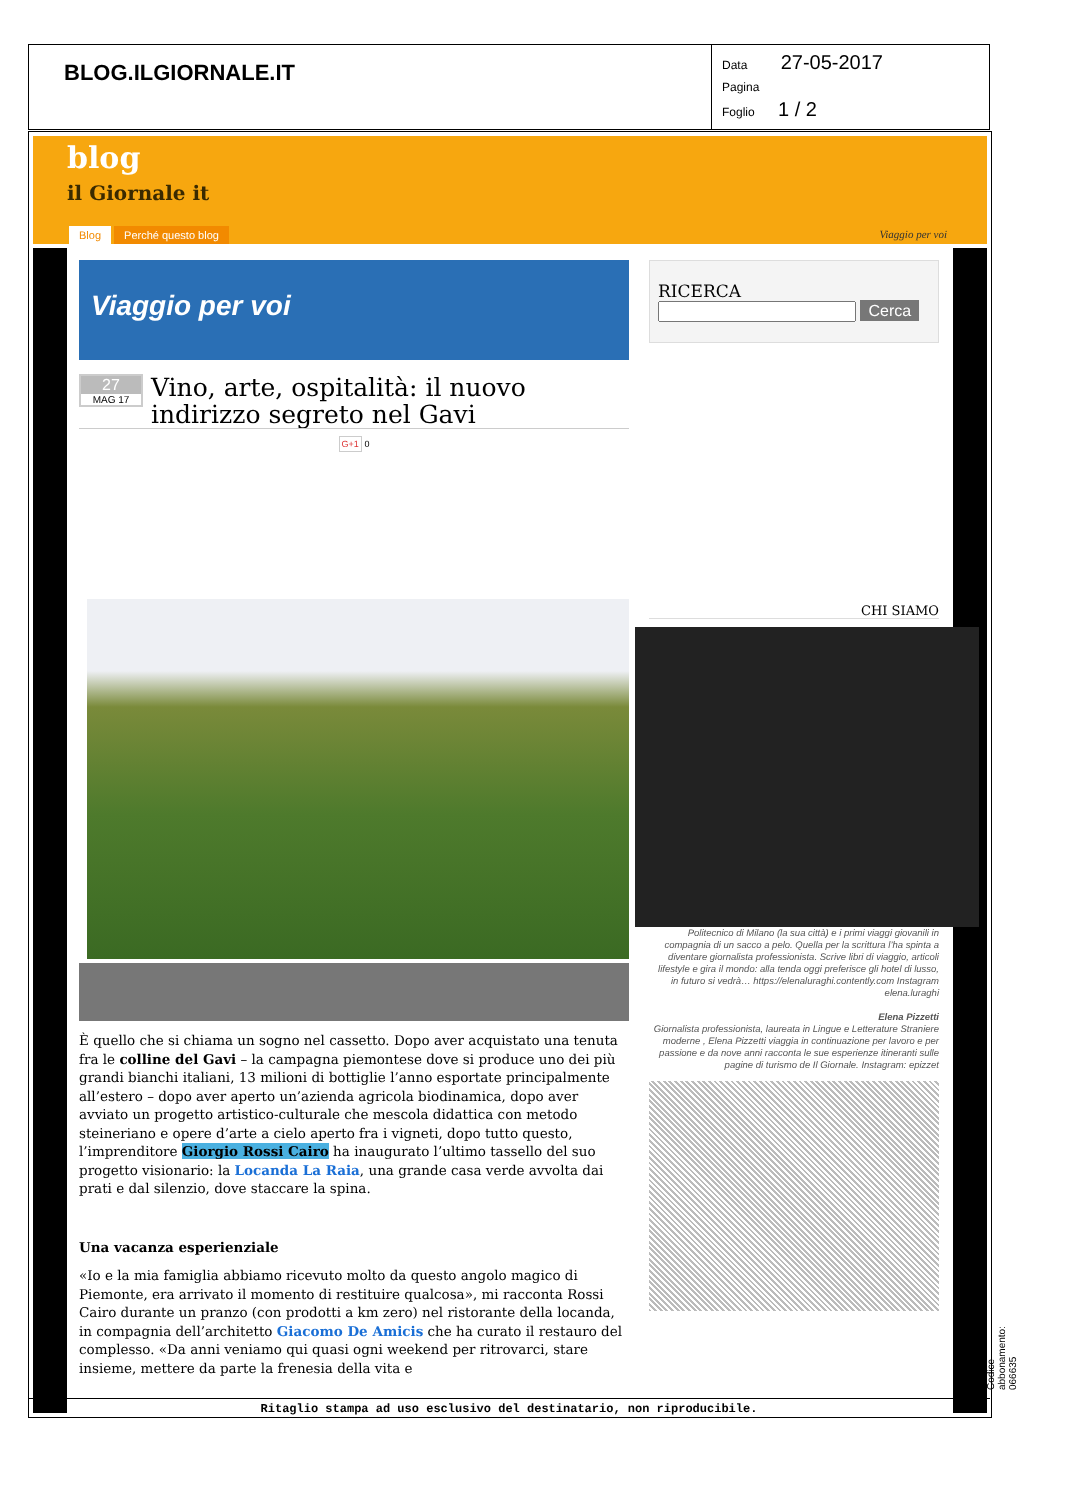| BLOG.ILGIORNALE.IT | Data 27-05-2017 Pagina Foglio 1 / 2 |
blog
il Giornale it
Blog Perché questo blog Viaggio per voi
Viaggio per voi
27
MAG 17
Vino, arte, ospitalità: il nuovo indirizzo segreto nel Gavi
G+1 0
È quello che si chiama un sogno nel cassetto. Dopo aver acquistato una tenuta fra le colline del Gavi – la campagna piemontese dove si produce uno dei più grandi bianchi italiani, 13 milioni di bottiglie l’anno esportate principalmente all’estero – dopo aver aperto un’azienda agricola biodinamica, dopo aver avviato un progetto artistico-culturale che mescola didattica con metodo steineriano e opere d’arte a cielo aperto fra i vigneti, dopo tutto questo, l’imprenditore Giorgio Rossi Cairo ha inaugurato l’ultimo tassello del suo progetto visionario: la Locanda La Raia, una grande casa verde avvolta dai prati e dal silenzio, dove staccare la spina.
Una vacanza esperienziale
«Io e la mia famiglia abbiamo ricevuto molto da questo angolo magico di Piemonte, era arrivato il momento di restituire qualcosa», mi racconta Rossi Cairo durante un pranzo (con prodotti a km zero) nel ristorante della locanda, in compagnia dell’architetto Giacomo De Amicis che ha curato il restauro del complesso. «Da anni veniamo qui quasi ogni weekend per ritrovarci, stare insieme, mettere da parte la frenesia della vita e
RICERCA
Cerca
CHI SIAMO
Politecnico di Milano (la sua città) e i primi viaggi giovanili in compagnia di un sacco a pelo. Quella per la scrittura l’ha spinta a diventare giornalista professionista. Scrive libri di viaggio, articoli lifestyle e gira il mondo: alla tenda oggi preferisce gli hotel di lusso, in futuro si vedrà… https://elenaluraghi.contently.com Instagram elena.luraghi
Elena Pizzetti
Giornalista professionista, laureata in Lingue e Letterature Straniere moderne , Elena Pizzetti viaggia in continuazione per lavoro e per passione e da nove anni racconta le sue esperienze itineranti sulle pagine di turismo de Il Giornale. Instagram: epizzet
Ritaglio stampa ad uso esclusivo del destinatario, non riproducibile.
Codice abbonamento: 066635